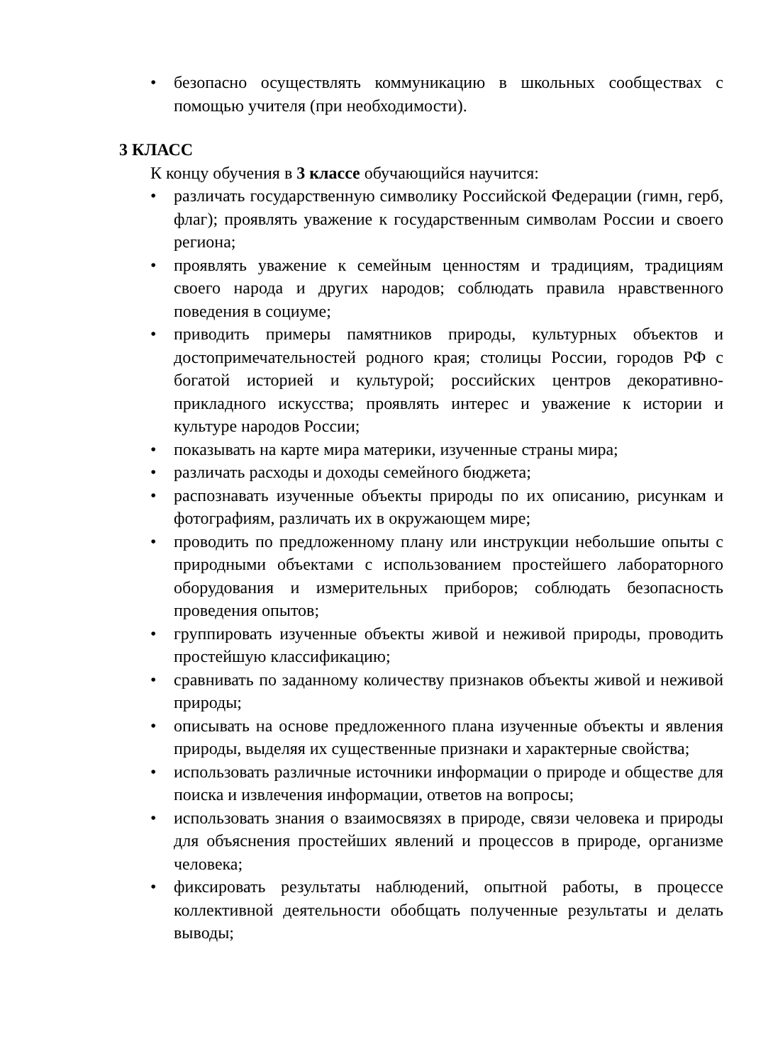• безопасно осуществлять коммуникацию в школьных сообществах с помощью учителя (при необходимости).
3 КЛАСС
К концу обучения в 3 классе обучающийся научится:
• различать государственную символику Российской Федерации (гимн, герб, флаг); проявлять уважение к государственным символам России и своего региона;
• проявлять уважение к семейным ценностям и традициям, традициям своего народа и других народов; соблюдать правила нравственного поведения в социуме;
• приводить примеры памятников природы, культурных объектов и достопримечательностей родного края; столицы России, городов РФ с богатой историей и культурой; российских центров декоративно-прикладного искусства; проявлять интерес и уважение к истории и культуре народов России;
• показывать на карте мира материки, изученные страны мира;
• различать расходы и доходы семейного бюджета;
• распознавать изученные объекты природы по их описанию, рисункам и фотографиям, различать их в окружающем мире;
• проводить по предложенному плану или инструкции небольшие опыты с природными объектами с использованием простейшего лабораторного оборудования и измерительных приборов; соблюдать безопасность проведения опытов;
• группировать изученные объекты живой и неживой природы, проводить простейшую классификацию;
• сравнивать по заданному количеству признаков объекты живой и неживой природы;
• описывать на основе предложенного плана изученные объекты и явления природы, выделяя их существенные признаки и характерные свойства;
• использовать различные источники информации о природе и обществе для поиска и извлечения информации, ответов на вопросы;
• использовать знания о взаимосвязях в природе, связи человека и природы для объяснения простейших явлений и процессов в природе, организме человека;
• фиксировать результаты наблюдений, опытной работы, в процессе коллективной деятельности обобщать полученные результаты и делать выводы;